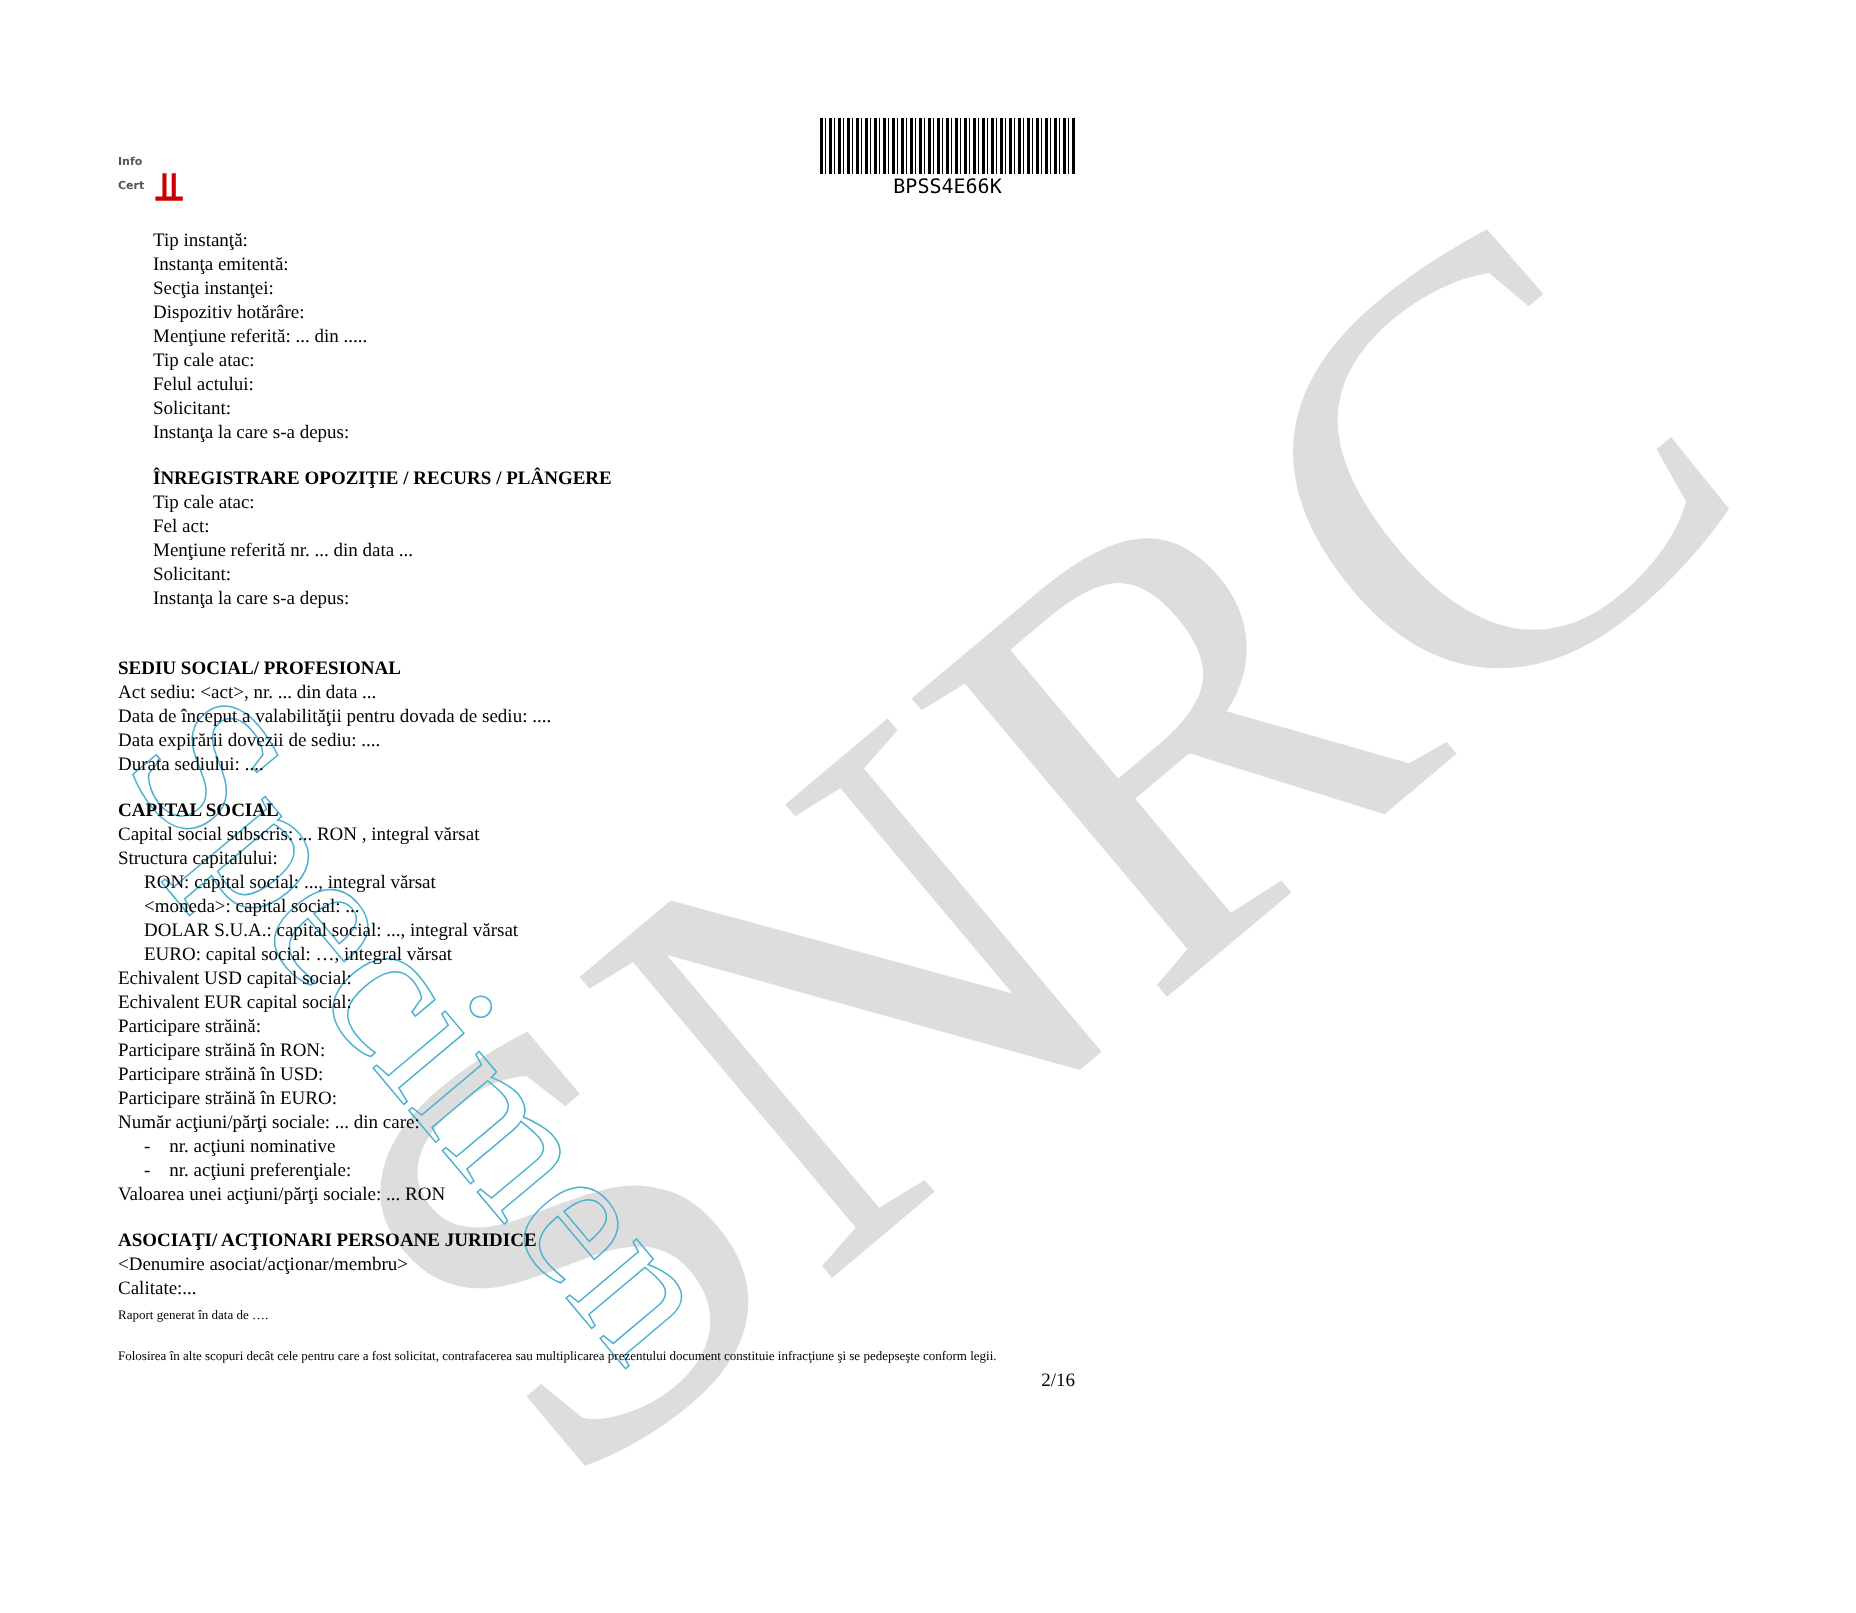SNRC Specimen
Info
Cert
⫫
BPSS4E66K
Tip instanţă:
Instanţa emitentă:
Secţia instanţei:
Dispozitiv hotărâre:
Menţiune referită: ... din .....
Tip cale atac:
Felul actului:
Solicitant:
Instanţa la care s-a depus:
ÎNREGISTRARE OPOZIŢIE / RECURS / PLÂNGERE
Tip cale atac:
Fel act:
Menţiune referită nr. ... din data ...
Solicitant:
Instanţa la care s-a depus:
SEDIU SOCIAL/ PROFESIONAL
Act sediu: <act>, nr. ... din data ...
Data de început a valabilităţii pentru dovada de sediu: ....
Data expirării dovezii de sediu: ....
Durata sediului: ....
CAPITAL SOCIAL
Capital social subscris: ... RON , integral vărsat
Structura capitalului:
RON: capital social: ..., integral vărsat
<moneda>: capital social: ...
DOLAR S.U.A.: capital social: ..., integral vărsat
EURO: capital social: …, integral vărsat
Echivalent USD capital social:
Echivalent EUR capital social:
Participare străină:
Participare străină în RON:
Participare străină în USD:
Participare străină în EURO:
Număr acţiuni/părţi sociale: ... din care:
- nr. acţiuni nominative
- nr. acţiuni preferenţiale:
Valoarea unei acţiuni/părţi sociale: ... RON
ASOCIAŢI/ ACŢIONARI PERSOANE JURIDICE
<Denumire asociat/acţionar/membru>
Calitate:...
Raport generat în data de ….
Folosirea în alte scopuri decât cele pentru care a fost solicitat, contrafacerea sau multiplicarea prezentului document constituie infracţiune şi se pedepseşte conform legii.
2/16